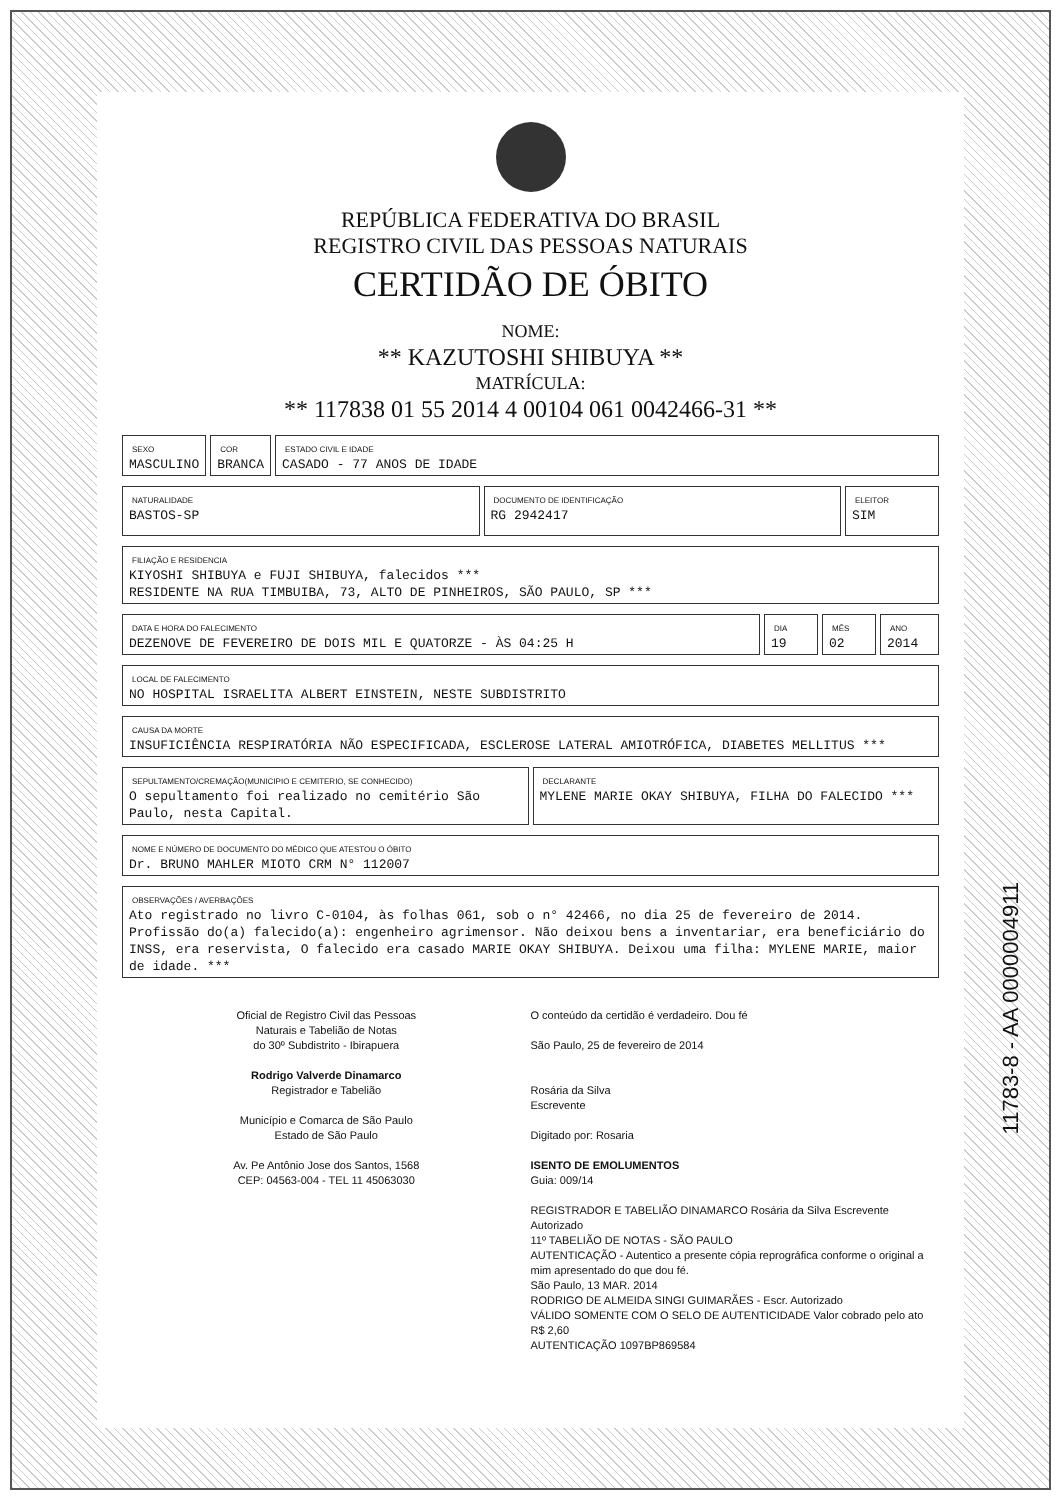REPÚBLICA FEDERATIVA DO BRASIL
REGISTRO CIVIL DAS PESSOAS NATURAIS
CERTIDÃO DE ÓBITO
NOME:
** KAZUTOSHI SHIBUYA **
MATRÍCULA:
** 117838 01 55 2014 4 00104 061 0042466-31 **
SEXO
MASCULINO
COR
BRANCA
ESTADO CIVIL E IDADE
CASADO - 77 ANOS DE IDADE
NATURALIDADE
BASTOS-SP
DOCUMENTO DE IDENTIFICAÇÃO
RG 2942417
ELEITOR
SIM
FILIAÇÃO E RESIDENCIA
KIYOSHI SHIBUYA e FUJI SHIBUYA, falecidos ***
RESIDENTE NA RUA TIMBUIBA, 73, ALTO DE PINHEIROS, SÃO PAULO, SP ***
DATA E HORA DO FALECIMENTO
DEZENOVE DE FEVEREIRO DE DOIS MIL E QUATORZE - ÀS 04:25 H
DIA
19
MÊS
02
ANO
2014
LOCAL DE FALECIMENTO
NO HOSPITAL ISRAELITA ALBERT EINSTEIN, NESTE SUBDISTRITO
CAUSA DA MORTE
INSUFICIÊNCIA RESPIRATÓRIA NÃO ESPECIFICADA, ESCLEROSE LATERAL AMIOTRÓFICA, DIABETES MELLITUS ***
SEPULTAMENTO/CREMAÇÃO(MUNICIPIO E CEMITERIO, SE CONHECIDO)
O sepultamento foi realizado no cemitério São Paulo, nesta Capital.
DECLARANTE
MYLENE MARIE OKAY SHIBUYA, FILHA DO FALECIDO ***
NOME E NÚMERO DE DOCUMENTO DO MÉDICO QUE ATESTOU O ÓBITO
Dr. BRUNO MAHLER MIOTO CRM N° 112007
OBSERVAÇÕES / AVERBAÇÕES
Ato registrado no livro C-0104, às folhas 061, sob o n° 42466, no dia 25 de fevereiro de 2014. Profissão do(a) falecido(a): engenheiro agrimensor. Não deixou bens a inventariar, era beneficiário do INSS, era reservista, O falecido era casado MARIE OKAY SHIBUYA. Deixou uma filha: MYLENE MARIE, maior de idade. ***
Oficial de Registro Civil das Pessoas
Naturais e Tabelião de Notas
do 30º Subdistrito - Ibirapuera
Rodrigo Valverde Dinamarco
Registrador e Tabelião
Município e Comarca de São Paulo
Estado de São Paulo
Av. Pe Antônio Jose dos Santos, 1568
CEP: 04563-004 - TEL 11 45063030
O conteúdo da certidão é verdadeiro. Dou fé
São Paulo, 25 de fevereiro de 2014
Rosária da Silva
Escrevente
Digitado por: Rosaria
ISENTO DE EMOLUMENTOS
Guia: 009/14
REGISTRADOR E TABELIÃO DINAMARCO Rosária da Silva Escrevente Autorizado
11º TABELIÃO DE NOTAS - SÃO PAULO
AUTENTICAÇÃO - Autentico a presente cópia reprográfica conforme o original a mim apresentado do que dou fé.
São Paulo, 13 MAR. 2014
RODRIGO DE ALMEIDA SINGI GUIMARÃES - Escr. Autorizado
VÁLIDO SOMENTE COM O SELO DE AUTENTICIDADE Valor cobrado pelo ato R$ 2,60
AUTENTICAÇÃO 1097BP869584
11783-8 - AA 0000004911